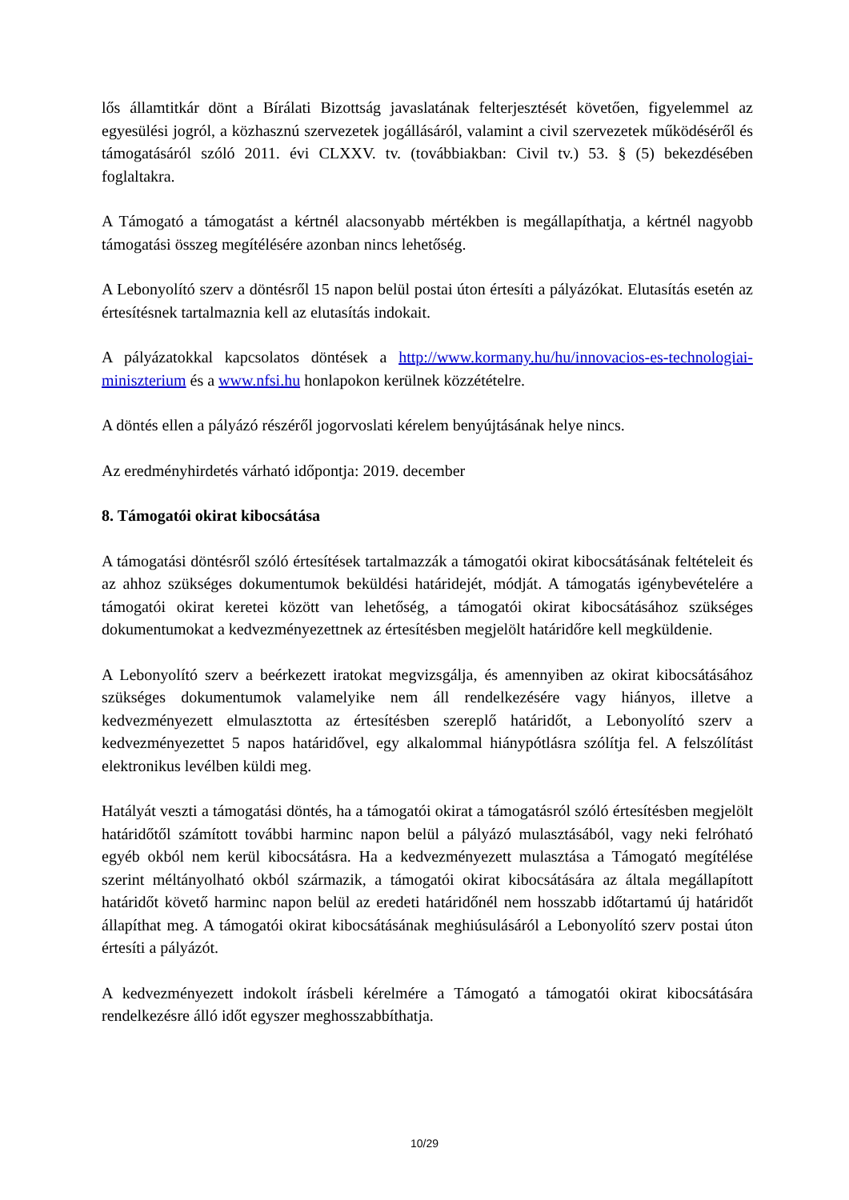lős államtitkár dönt a Bírálati Bizottság javaslatának felterjesztését követően, figyelemmel az egyesülési jogról, a közhasznú szervezetek jogállásáról, valamint a civil szervezetek működéséről és támogatásáról szóló 2011. évi CLXXV. tv. (továbbiakban: Civil tv.) 53. § (5) bekezdésében foglaltakra.
A Támogató a támogatást a kértnél alacsonyabb mértékben is megállapíthatja, a kértnél nagyobb támogatási összeg megítélésére azonban nincs lehetőség.
A Lebonyolító szerv a döntésről 15 napon belül postai úton értesíti a pályázókat. Elutasítás esetén az értesítésnek tartalmaznia kell az elutasítás indokait.
A pályázatokkal kapcsolatos döntések a http://www.kormany.hu/hu/innovacios-es-technologiai-miniszterium és a www.nfsi.hu honlapokon kerülnek közzétételre.
A döntés ellen a pályázó részéről jogorvoslati kérelem benyújtásának helye nincs.
Az eredményhirdetés várható időpontja: 2019. december
8. Támogatói okirat kibocsátása
A támogatási döntésről szóló értesítések tartalmazzák a támogatói okirat kibocsátásának feltételeit és az ahhoz szükséges dokumentumok beküldési határidejét, módját. A támogatás igénybevételére a támogatói okirat keretei között van lehetőség, a támogatói okirat kibocsátásához szükséges dokumentumokat a kedvezményezettnek az értesítésben megjelölt határidőre kell megküldenie.
A Lebonyolító szerv a beérkezett iratokat megvizsgálja, és amennyiben az okirat kibocsátásához szükséges dokumentumok valamelyike nem áll rendelkezésére vagy hiányos, illetve a kedvezményezett elmulasztotta az értesítésben szereplő határidőt, a Lebonyolító szerv a kedvezményezettet 5 napos határidővel, egy alkalommal hiánypótlásra szólítja fel. A felszólítást elektronikus levélben küldi meg.
Hatályát veszti a támogatási döntés, ha a támogatói okirat a támogatásról szóló értesítésben megjelölt határidőtől számított további harminc napon belül a pályázó mulasztásából, vagy neki felróható egyéb okból nem kerül kibocsátásra. Ha a kedvezményezett mulasztása a Támogató megítélése szerint méltányolható okból származik, a támogatói okirat kibocsátására az általa megállapított határidőt követő harminc napon belül az eredeti határidőnél nem hosszabb időtartamú új határidőt állapíthat meg. A támogatói okirat kibocsátásának meghiúsulásáról a Lebonyolító szerv postai úton értesíti a pályázót.
A kedvezményezett indokolt írásbeli kérelmére a Támogató a támogatói okirat kibocsátására rendelkezésre álló időt egyszer meghosszabbíthatja.
10/29